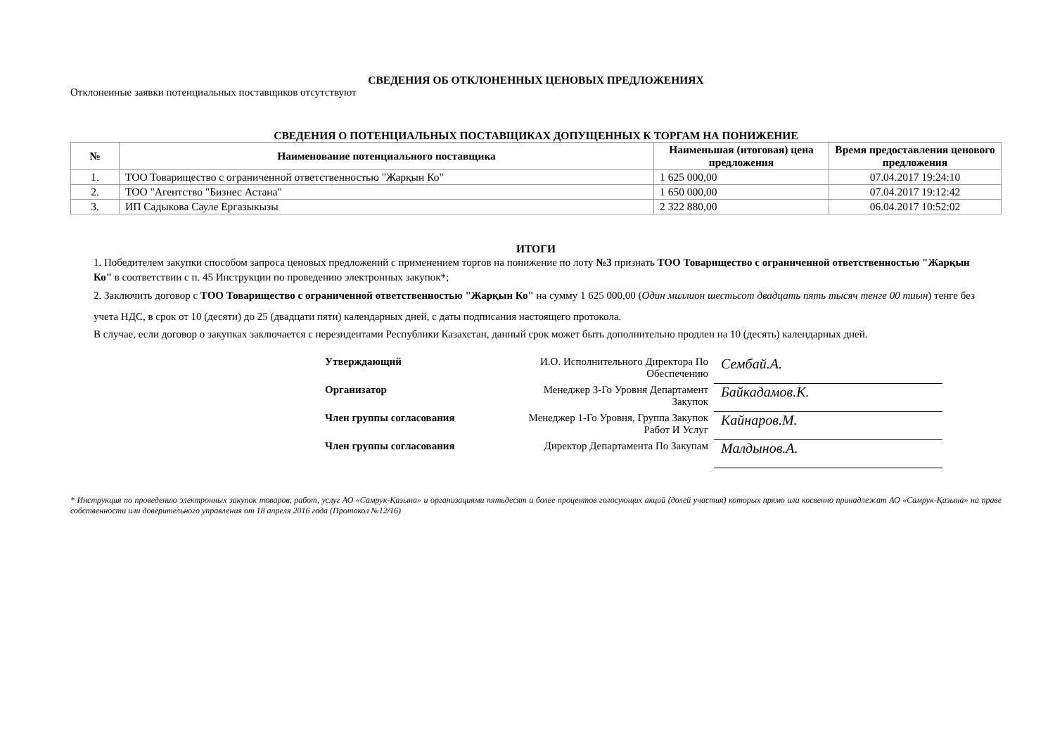СВЕДЕНИЯ ОБ ОТКЛОНЕННЫХ ЦЕНОВЫХ ПРЕДЛОЖЕНИЯХ
Отклоненные заявки потенциальных поставщиков отсутствуют
СВЕДЕНИЯ О ПОТЕНЦИАЛЬНЫХ ПОСТАВЩИКАХ ДОПУЩЕННЫХ К ТОРГАМ НА ПОНИЖЕНИЕ
| № | Наименование потенциального поставщика | Наименьшая (итоговая) цена предложения | Время предоставления ценового предложения |
| --- | --- | --- | --- |
| 1. | ТОО Товарищество с ограниченной ответственностью "Жарқын Ко" | 1 625 000,00 | 07.04.2017 19:24:10 |
| 2. | ТОО "Агентство "Бизнес Астана" | 1 650 000,00 | 07.04.2017 19:12:42 |
| 3. | ИП Садыкова Сауле Ергазыкызы | 2 322 880,00 | 06.04.2017 10:52:02 |
ИТОГИ
1. Победителем закупки способом запроса ценовых предложений с применением торгов на понижение по лоту №3 признать ТОО Товарищество с ограниченной ответственностью "Жарқын Ко" в соответствии с п. 45 Инструкции по проведению электронных закупок*;
2. Заключить договор с ТОО Товарищество с ограниченной ответственностью "Жарқын Ко" на сумму 1 625 000,00 (Один миллион шестьсот двадцать пять тысяч тенге 00 тиын) тенге без учета НДС, в срок от 10 (десяти) до 25 (двадцати пяти) календарных дней, с даты подписания настоящего протокола.
В случае, если договор о закупках заключается с нерезидентами Республики Казахстан, данный срок может быть дополнительно продлен на 10 (десять) календарных дней.
| Утверждающий | И.О. Исполнительного Директора По Обеспечению | Сембай.А. |
| Организатор | Менеджер 3-Го Уровня Департамент Закупок | Байкадамов.К. |
| Член группы согласования | Менеджер 1-Го Уровня, Группа Закупок Работ И Услуг | Кайнаров.М. |
| Член группы согласования | Директор Департамента По Закупам | Малдынов.А. |
* Инструкция по проведению электронных закупок товаров, работ, услуг АО «Самрук-Қазына» и организациями пятьдесят и более процентов голосующих акций (долей участия) которых прямо или косвенно принадлежат АО «Самрук-Қазына» на праве собственности или доверительного управления от 18 апреля 2016 года (Протокол №12/16)